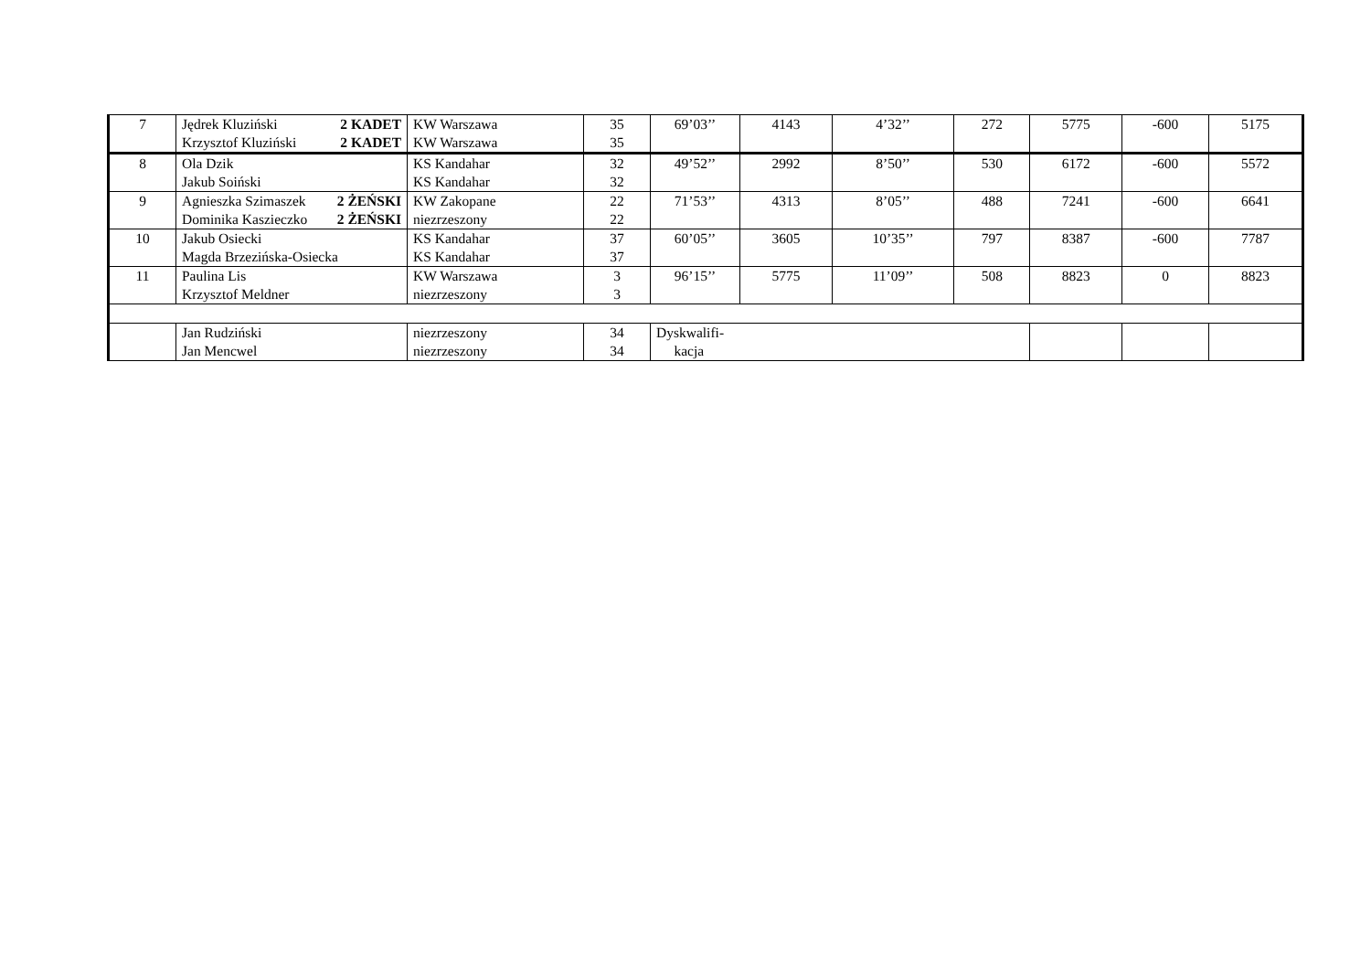| 7 | Jędrek Kluziński 2 KADET Krzysztof Kluziński 2 KADET | KW Warszawa KW Warszawa | 35 35 | 69’03’’ | 4143 | 4’32’’ | 272 | 5775 | -600 | 5175 |
| 8 | Ola Dzik Jakub Soiński | KS Kandahar KS Kandahar | 32 32 | 49’52’’ | 2992 | 8’50’’ | 530 | 6172 | -600 | 5572 |
| 9 | Agnieszka Szimaszek 2 ŻEŃSKI Dominika Kaszieczko 2 ŻEŃSKI | KW Zakopane niezrzeszony | 22 22 | 71’53’’ | 4313 | 8’05’’ | 488 | 7241 | -600 | 6641 |
| 10 | Jakub Osiecki Magda Brzezińska-Osiecka | KS Kandahar KS Kandahar | 37 37 | 60’05’’ | 3605 | 10’35’’ | 797 | 8387 | -600 | 7787 |
| 11 | Paulina Lis Krzysztof Meldner | KW Warszawa niezrzeszony | 3 3 | 96’15’’ | 5775 | 11’09’’ | 508 | 8823 | 0 | 8823 |
| | Jan Rudziński Jan Mencwel | niezrzeszony niezrzeszony | 34 34 | Dyskwalifi- kacja | | | | | | |